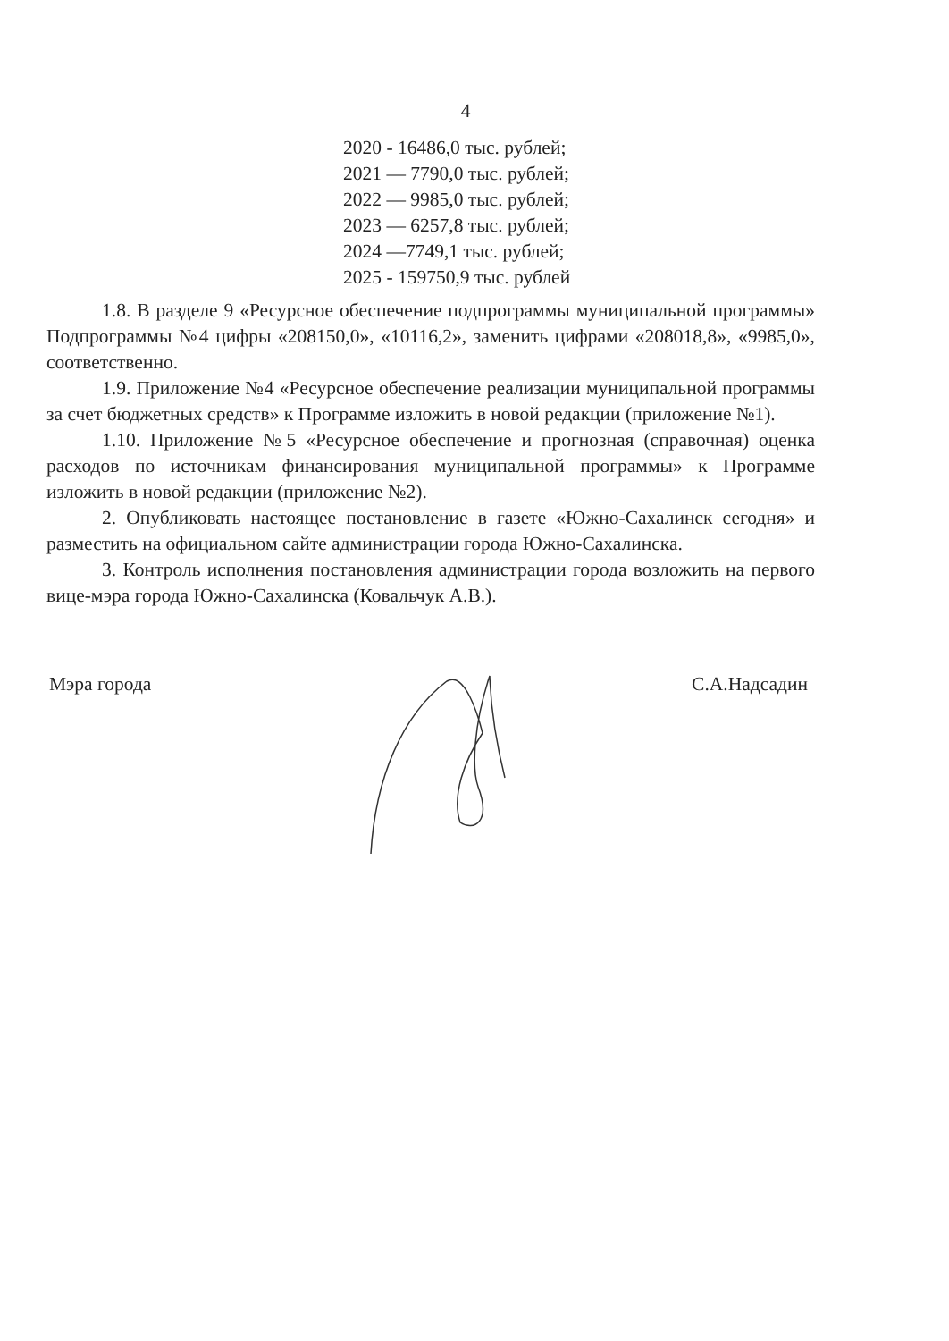4
2020 - 16486,0 тыс. рублей;
2021 — 7790,0 тыс. рублей;
2022 — 9985,0 тыс. рублей;
2023 — 6257,8 тыс. рублей;
2024 —7749,1 тыс. рублей;
2025 - 159750,9 тыс. рублей
1.8. В разделе 9 «Ресурсное обеспечение подпрограммы муниципальной программы» Подпрограммы №4 цифры «208150,0», «10116,2», заменить цифрами «208018,8», «9985,0», соответственно.
1.9. Приложение №4 «Ресурсное обеспечение реализации муниципальной программы за счет бюджетных средств» к Программе изложить в новой редакции (приложение №1).
1.10. Приложение №5 «Ресурсное обеспечение и прогнозная (справочная) оценка расходов по источникам финансирования муниципальной программы» к Программе изложить в новой редакции (приложение №2).
2. Опубликовать настоящее постановление в газете «Южно-Сахалинск сегодня» и разместить на официальном сайте администрации города Южно-Сахалинска.
3. Контроль исполнения постановления администрации города возложить на первого вице-мэра города Южно-Сахалинска (Ковальчук А.В.).
Мэра города С.А.Надсадин